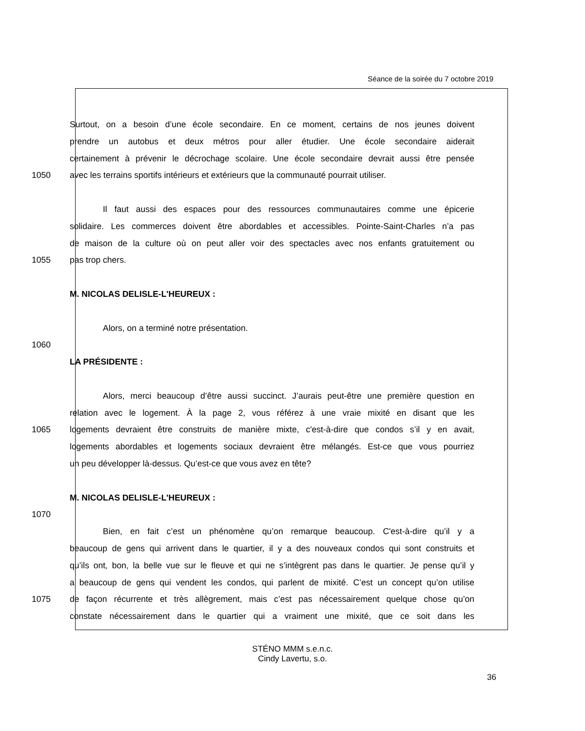Séance de la soirée du 7 octobre 2019
Surtout, on a besoin d’une école secondaire. En ce moment, certains de nos jeunes doivent
prendre un autobus et deux métros pour aller étudier. Une école secondaire aiderait
certainement à prévenir le décrochage scolaire. Une école secondaire devrait aussi être pensée
1050 avec les terrains sportifs intérieurs et extérieurs que la communauté pourrait utiliser.
Il faut aussi des espaces pour des ressources communautaires comme une épicerie
solidaire. Les commerces doivent être abordables et accessibles. Pointe-Saint-Charles n’a pas
de maison de la culture où on peut aller voir des spectacles avec nos enfants gratuitement ou
1055 pas trop chers.
M. NICOLAS DELISLE-L'HEUREUX :
Alors, on a terminé notre présentation.
1060
LA PRÉSIDENTE :
Alors, merci beaucoup d’être aussi succinct. J’aurais peut-être une première question en
relation avec le logement. À la page 2, vous référez à une vraie mixité en disant que les
1065 logements devraient être construits de manière mixte, c'est-à-dire que condos s’il y en avait,
logements abordables et logements sociaux devraient être mélangés. Est-ce que vous pourriez
un peu développer là-dessus. Qu’est-ce que vous avez en tête?
M. NICOLAS DELISLE-L'HEUREUX :
1070
Bien, en fait c’est un phénomène qu’on remarque beaucoup. C'est-à-dire qu’il y a
beaucoup de gens qui arrivent dans le quartier, il y a des nouveaux condos qui sont construits et
qu’ils ont, bon, la belle vue sur le fleuve et qui ne s’intègrent pas dans le quartier. Je pense qu’il y
a beaucoup de gens qui vendent les condos, qui parlent de mixité. C’est un concept qu’on utilise
1075 de façon récurrente et très allègrement, mais c’est pas nécessairement quelque chose qu’on
constate nécessairement dans le quartier qui a vraiment une mixité, que ce soit dans les
STÉNO MMM s.e.n.c.
Cindy Lavertu, s.o.
36